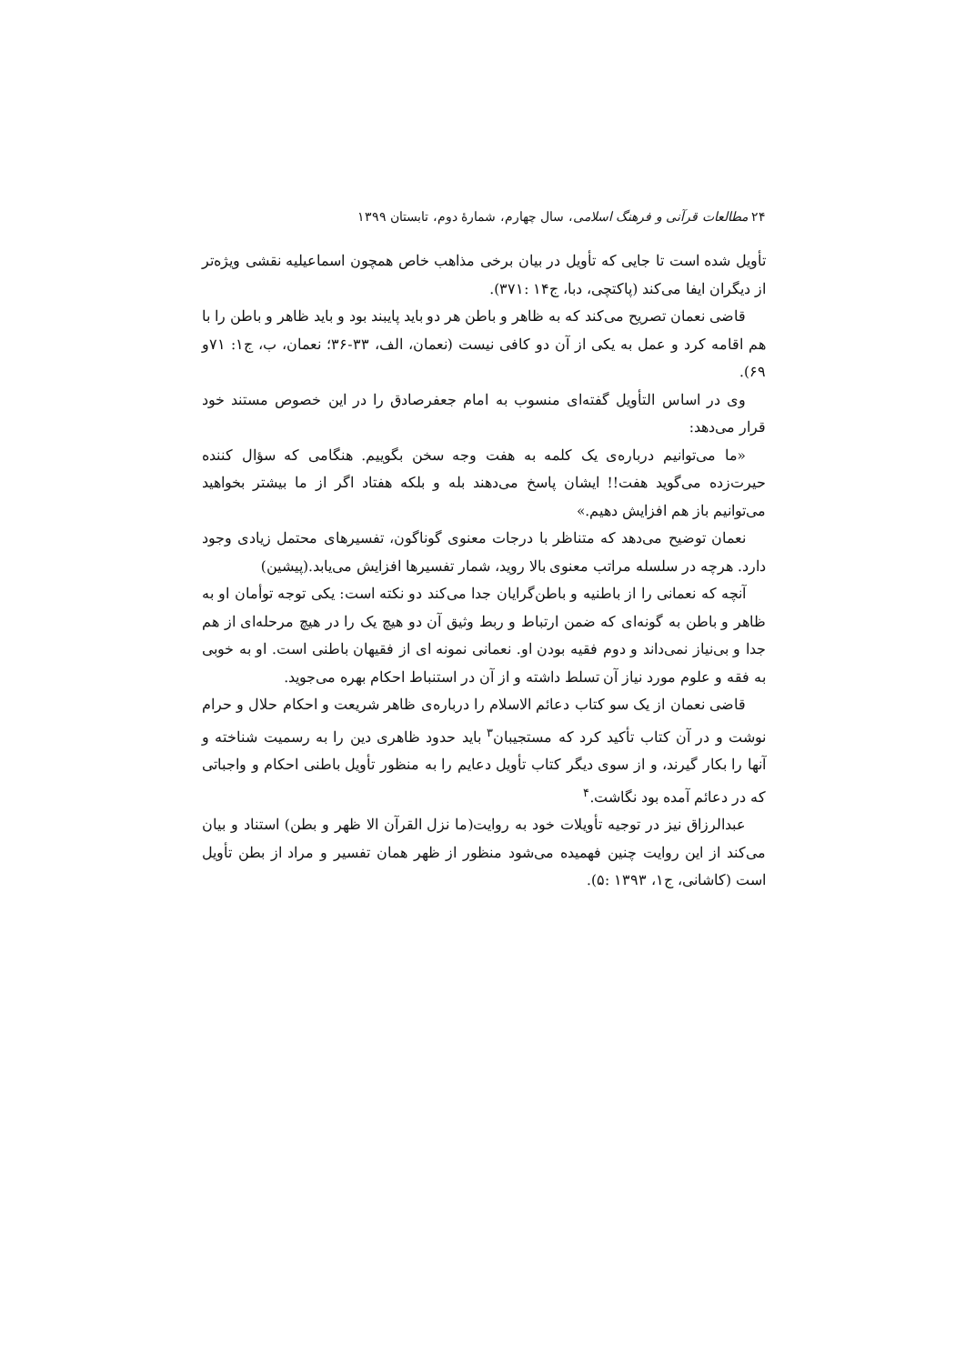۲۴ مطالعات قرآنی و فرهنگ اسلامی، سال چهارم، شمارۀ دوم، تابستان ۱۳۹۹
تأویل شده است تا جایی که تأویل در بیان برخی مذاهب خاص همچون اسماعیلیه نقشی ویژه‌تر از دیگران ایفا می‌کند (پاکتچی، دبا، ج۱۴ :۳۷۱).
قاضی نعمان تصریح می‌کند که به ظاهر و باطن هر دو باید پایبند بود و باید ظاهر و باطن را با هم اقامه کرد و عمل به یکی از آن دو کافی نیست (نعمان، الف، ۳۳-۳۶؛ نعمان، ب، ج۱: ۷۱و ۶۹).
وی در اساس التأویل گفته‌ای منسوب به امام جعفرصادق را در این خصوص مستند خود قرار می‌دهد:
«ما می‌توانیم درباره‌ی یک کلمه به هفت وجه سخن بگوییم. هنگامی که سؤال کننده حیرت‌زده می‌گوید هفت!! ایشان پاسخ می‌دهند بله و بلکه هفتاد اگر از ما بیشتر بخواهید می‌توانیم باز هم افزایش دهیم.»
نعمان توضیح می‌دهد که متناظر با درجات معنوی گوناگون، تفسیرهای محتمل زیادی وجود دارد. هرچه در سلسله مراتب معنوی بالا روید، شمار تفسیرها افزایش می‌یابد.(پیشین)
آنچه که نعمانی را از باطنیه و باطن‌گرایان جدا می‌کند دو نکته است: یکی توجه توأمان او به ظاهر و باطن به گونه‌ای که ضمن ارتباط و ربط وثیق آن دو هیچ یک را در هیچ مرحله‌ای از هم جدا و بی‌نیاز نمی‌داند و دوم فقیه بودن او. نعمانی نمونه ای از فقیهان باطنی است. او به خوبی به فقه و علوم مورد نیاز آن تسلط داشته و از آن در استنباط احکام بهره می‌جوید.
قاضی نعمان از یک سو کتاب دعائم الاسلام را درباره‌ی ظاهر شریعت و احکام حلال و حرام نوشت و در آن کتاب تأکید کرد که مستجیبان<sup>۳</sup> باید حدود ظاهری دین را به رسمیت شناخته و آنها را بکار گیرند، و از سوی دیگر کتاب تأویل دعایم را به منظور تأویل باطنی احکام و واجباتی که در دعائم آمده بود نگاشت.<sup>۴</sup>
عبدالرزاق نیز در توجیه تأویلات خود به روایت(ما نزل القرآن الا ظهر و بطن) استناد و بیان می‌کند از این روایت چنین فهمیده می‌شود منظور از ظهر همان تفسیر و مراد از بطن تأویل است (کاشانی، ج۱، ۱۳۹۳ :۵).